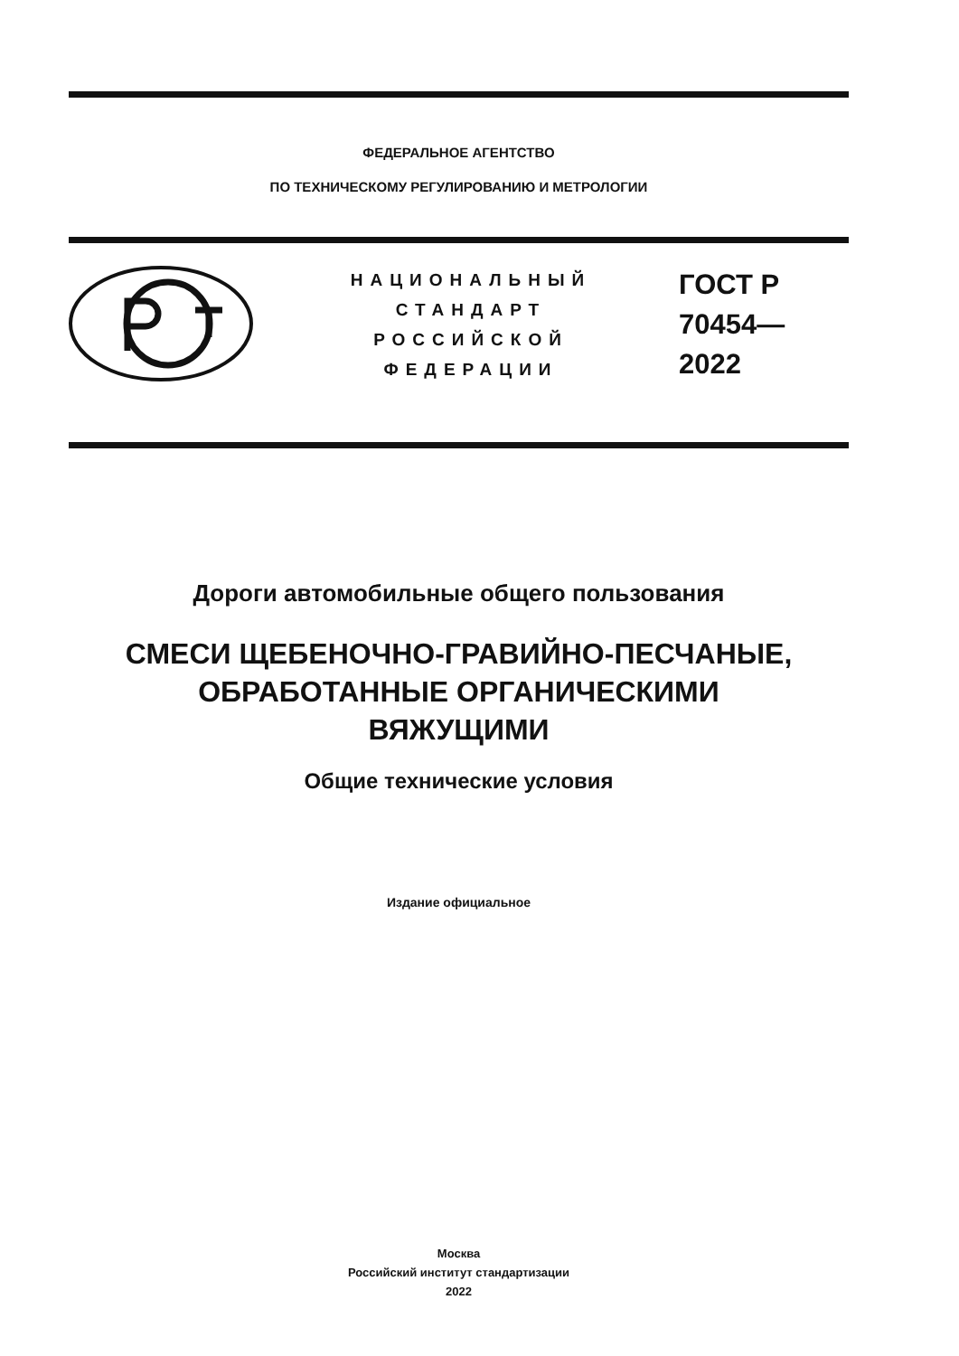ФЕДЕРАЛЬНОЕ АГЕНТСТВО
ПО ТЕХНИЧЕСКОМУ РЕГУЛИРОВАНИЮ И МЕТРОЛОГИИ
НАЦИОНАЛЬНЫЙ
СТАНДАРТ
РОССИЙСКОЙ
ФЕДЕРАЦИИ
ГОСТ Р
70454—
2022
Дороги автомобильные общего пользования
СМЕСИ ЩЕБЕНОЧНО-ГРАВИЙНО-ПЕСЧАНЫЕ,
ОБРАБОТАННЫЕ ОРГАНИЧЕСКИМИ
ВЯЖУЩИМИ
Общие технические условия
Издание официальное
Москва
Российский институт стандартизации
2022